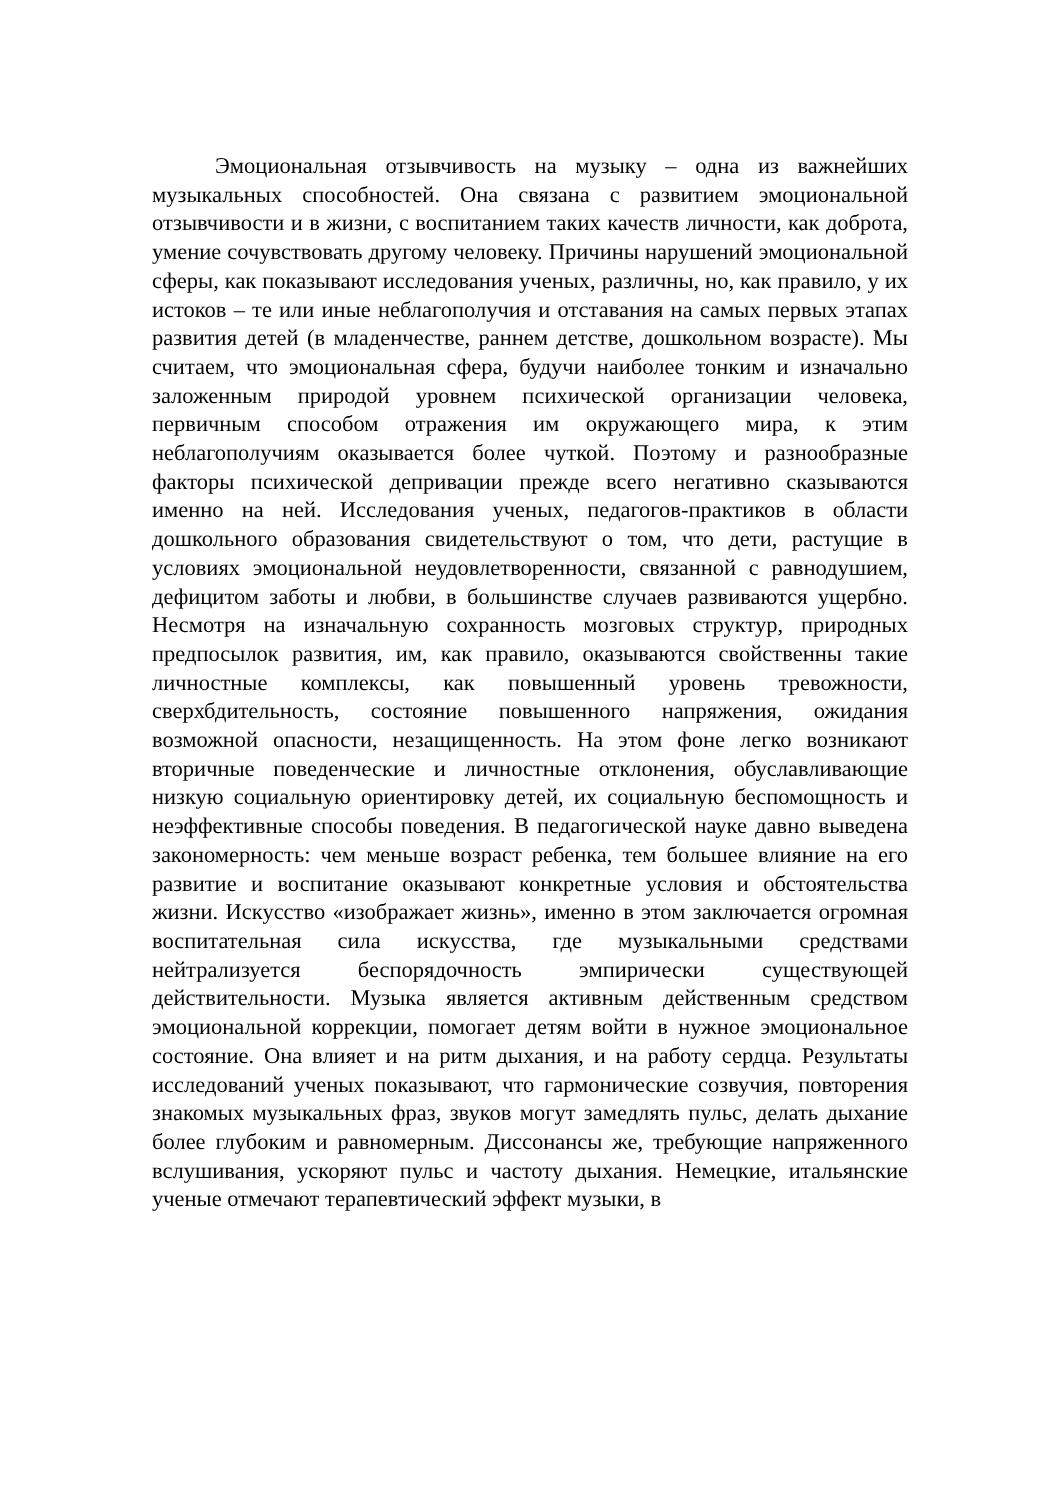Эмоциональная отзывчивость на музыку – одна из важнейших музыкальных способностей. Она связана с развитием эмоциональной отзывчивости и в жизни, с воспитанием таких качеств личности, как доброта, умение сочувствовать другому человеку. Причины нарушений эмоциональной сферы, как показывают исследования ученых, различны, но, как правило, у их истоков – те или иные неблагополучия и отставания на самых первых этапах развития детей (в младенчестве, раннем детстве, дошкольном возрасте). Мы считаем, что эмоциональная сфера, будучи наиболее тонким и изначально заложенным природой уровнем психической организации человека, первичным способом отражения им окружающего мира, к этим неблагополучиям оказывается более чуткой. Поэтому и разнообразные факторы психической депривации прежде всего негативно сказываются именно на ней. Исследования ученых, педагогов-практиков в области дошкольного образования свидетельствуют о том, что дети, растущие в условиях эмоциональной неудовлетворенности, связанной с равнодушием, дефицитом заботы и любви, в большинстве случаев развиваются ущербно. Несмотря на изначальную сохранность мозговых структур, природных предпосылок развития, им, как правило, оказываются свойственны такие личностные комплексы, как повышенный уровень тревожности, сверхбдительность, состояние повышенного напряжения, ожидания возможной опасности, незащищенность. На этом фоне легко возникают вторичные поведенческие и личностные отклонения, обуславливающие низкую социальную ориентировку детей, их социальную беспомощность и неэффективные способы поведения. В педагогической науке давно выведена закономерность: чем меньше возраст ребенка, тем большее влияние на его развитие и воспитание оказывают конкретные условия и обстоятельства жизни. Искусство «изображает жизнь», именно в этом заключается огромная воспитательная сила искусства, где музыкальными средствами нейтрализуется беспорядочность эмпирически существующей действительности. Музыка является активным действенным средством эмоциональной коррекции, помогает детям войти в нужное эмоциональное состояние. Она влияет и на ритм дыхания, и на работу сердца. Результаты исследований ученых показывают, что гармонические созвучия, повторения знакомых музыкальных фраз, звуков могут замедлять пульс, делать дыхание более глубоким и равномерным. Диссонансы же, требующие напряженного вслушивания, ускоряют пульс и частоту дыхания. Немецкие, итальянские ученые отмечают терапевтический эффект музыки, в